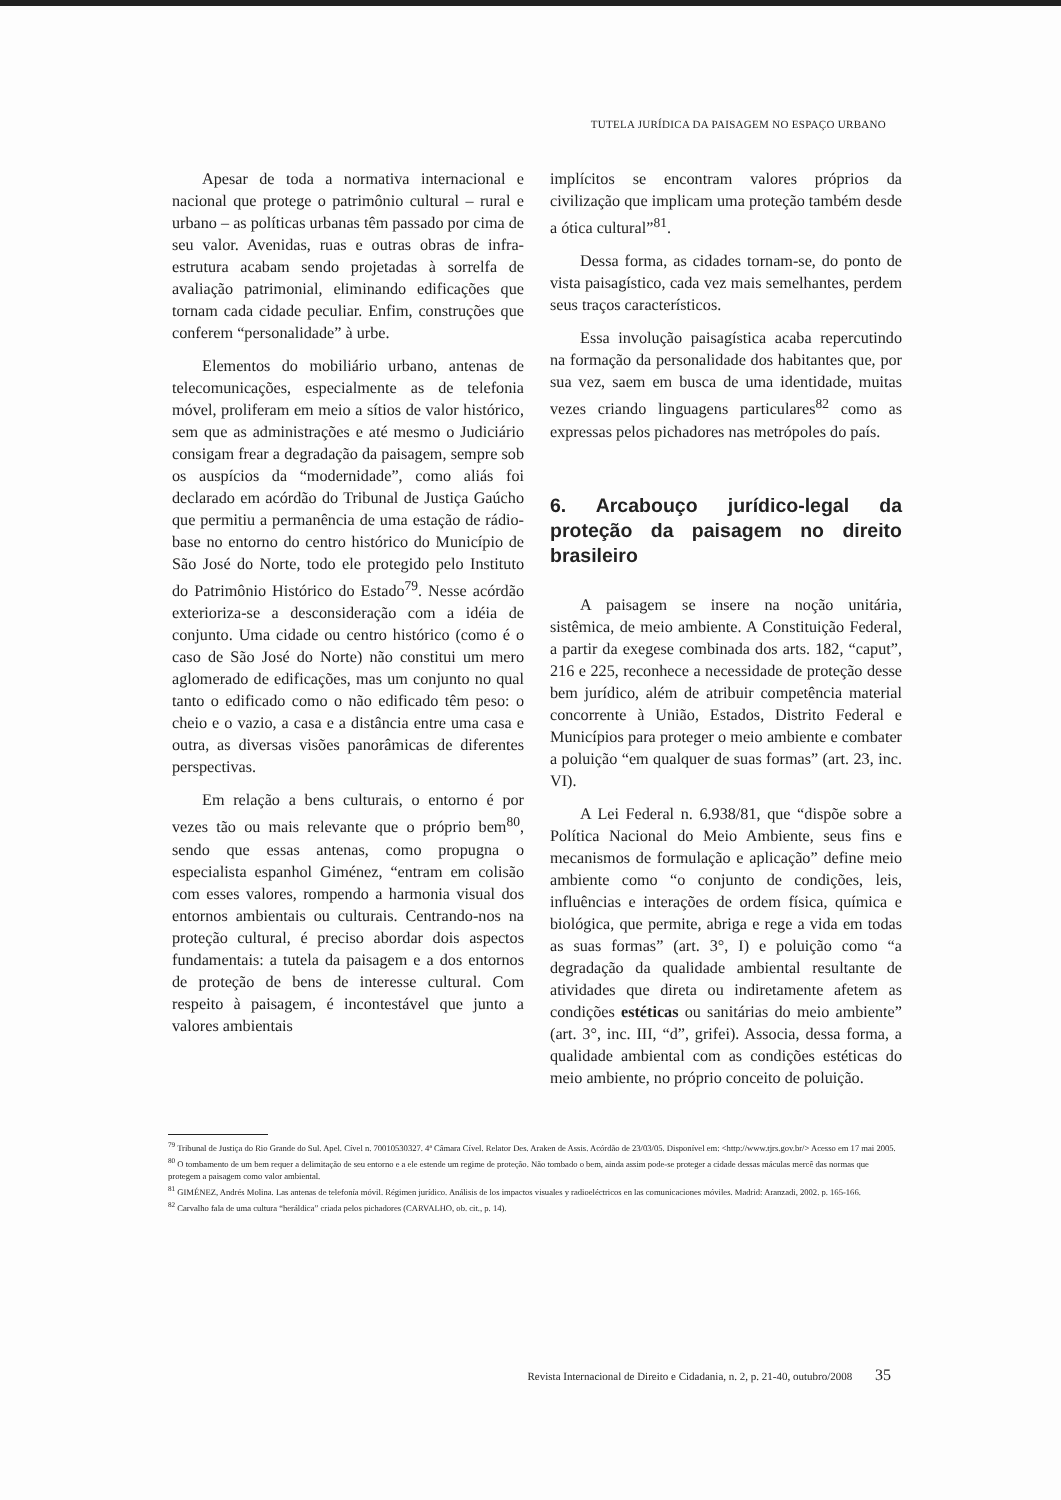TUTELA JURÍDICA DA PAISAGEM NO ESPAÇO URBANO
Apesar de toda a normativa internacional e nacional que protege o patrimônio cultural – rural e urbano – as políticas urbanas têm passado por cima de seu valor. Avenidas, ruas e outras obras de infra-estrutura acabam sendo projetadas à sorrelfa de avaliação patrimonial, eliminando edificações que tornam cada cidade peculiar. Enfim, construções que conferem “personalidade” à urbe.
Elementos do mobiliário urbano, antenas de telecomunicações, especialmente as de telefonia móvel, proliferam em meio a sítios de valor histórico, sem que as administrações e até mesmo o Judiciário consigam frear a degradação da paisagem, sempre sob os auspícios da “modernidade”, como aliás foi declarado em acórdão do Tribunal de Justiça Gaúcho que permitiu a permanência de uma estação de rádio-base no entorno do centro histórico do Município de São José do Norte, todo ele protegido pelo Instituto do Patrimônio Histórico do Estado<sup>79</sup>. Nesse acórdão exterioriza-se a desconsideração com a idéia de conjunto. Uma cidade ou centro histórico (como é o caso de São José do Norte) não constitui um mero aglomerado de edificações, mas um conjunto no qual tanto o edificado como o não edificado têm peso: o cheio e o vazio, a casa e a distância entre uma casa e outra, as diversas visões panorâmicas de diferentes perspectivas.
Em relação a bens culturais, o entorno é por vezes tão ou mais relevante que o próprio bem<sup>80</sup>, sendo que essas antenas, como propugna o especialista espanhol Giménez, “entram em colisão com esses valores, rompendo a harmonia visual dos entornos ambientais ou culturais. Centrando-nos na proteção cultural, é preciso abordar dois aspectos fundamentais: a tutela da paisagem e a dos entornos de proteção de bens de interesse cultural. Com respeito à paisagem, é incontestável que junto a valores ambientais
implícitos se encontram valores próprios da civilização que implicam uma proteção também desde a ótica cultural”<sup>81</sup>.
Dessa forma, as cidades tornam-se, do ponto de vista paisagístico, cada vez mais semelhantes, perdem seus traços característicos.
Essa involução paisagística acaba repercutindo na formação da personalidade dos habitantes que, por sua vez, saem em busca de uma identidade, muitas vezes criando linguagens particulares<sup>82</sup> como as expressas pelos pichadores nas metrópoles do país.
6. Arcabouço jurídico-legal da proteção da paisagem no direito brasileiro
A paisagem se insere na noção unitária, sistêmica, de meio ambiente. A Constituição Federal, a partir da exegese combinada dos arts. 182, “caput”, 216 e 225, reconhece a necessidade de proteção desse bem jurídico, além de atribuir competência material concorrente à União, Estados, Distrito Federal e Municípios para proteger o meio ambiente e combater a poluição “em qualquer de suas formas” (art. 23, inc. VI).
A Lei Federal n. 6.938/81, que “dispõe sobre a Política Nacional do Meio Ambiente, seus fins e mecanismos de formulação e aplicação” define meio ambiente como “o conjunto de condições, leis, influências e interações de ordem física, química e biológica, que permite, abriga e rege a vida em todas as suas formas” (art. 3°, I) e poluição como “a degradação da qualidade ambiental resultante de atividades que direta ou indiretamente afetem as condições estéticas ou sanitárias do meio ambiente” (art. 3°, inc. III, “d”, grifei). Associa, dessa forma, a qualidade ambiental com as condições estéticas do meio ambiente, no próprio conceito de poluição.
<sup>79</sup> Tribunal de Justiça do Rio Grande do Sul. Apel. Cível n. 70010530327. 4ª Câmara Cível. Relator Des. Araken de Assis. Acórdão de 23/03/05. Disponível em: <http://www.tjrs.gov.br/> Acesso em 17 mai 2005.
<sup>80</sup> O tombamento de um bem requer a delimitação de seu entorno e a ele estende um regime de proteção. Não tombado o bem, ainda assim pode-se proteger a cidade dessas máculas mercê das normas que protegem a paisagem como valor ambiental.
<sup>81</sup> GIMÉNEZ, Andrés Molina. Las antenas de telefonía móvil. Régimen jurídico. Análisis de los impactos visuales y radioeléctricos en las comunicaciones móviles. Madrid: Aranzadi, 2002. p. 165-166.
<sup>82</sup> Carvalho fala de uma cultura “heráldica” criada pelos pichadores (CARVALHO, ob. cit., p. 14).
Revista Internacional de Direito e Cidadania, n. 2, p. 21-40, outubro/2008 35